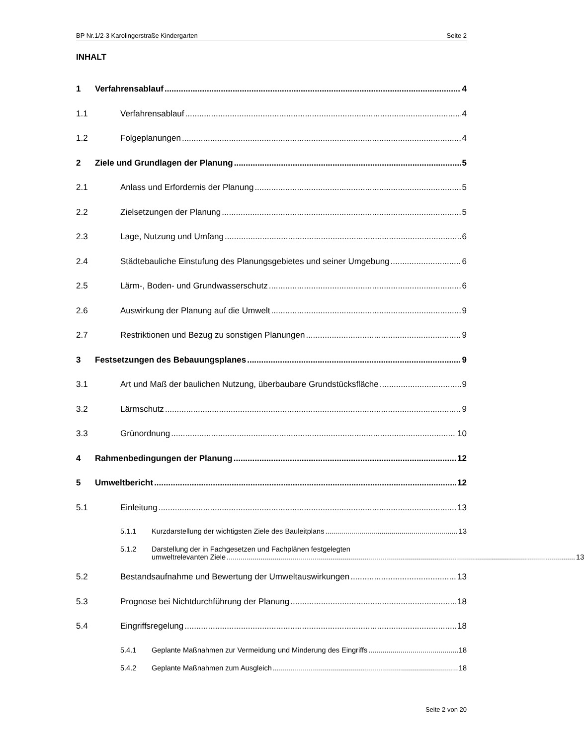BP Nr.1/2-3 Karolingerstraße Kindergarten Seite 2
INHALT
1 Verfahrensablauf 4
1.1 Verfahrensablauf 4
1.2 Folgeplanungen 4
2 Ziele und Grundlagen der Planung 5
2.1 Anlass und Erfordernis der Planung 5
2.2 Zielsetzungen der Planung 5
2.3 Lage, Nutzung und Umfang 6
2.4 Städtebauliche Einstufung des Planungsgebietes und seiner Umgebung 6
2.5 Lärm-, Boden- und Grundwasserschutz 6
2.6 Auswirkung der Planung auf die Umwelt 9
2.7 Restriktionen und Bezug zu sonstigen Planungen 9
3 Festsetzungen des Bebauungsplanes 9
3.1 Art und Maß der baulichen Nutzung, überbaubare Grundstücksfläche 9
3.2 Lärmschutz 9
3.3 Grünordnung 10
4 Rahmenbedingungen der Planung 12
5 Umweltbericht 12
5.1 Einleitung 13
5.1.1 Kurzdarstellung der wichtigsten Ziele des Bauleitplans 13
5.1.2 Darstellung der in Fachgesetzen und Fachplänen festgelegten
umweltrelevanten Ziele 13
5.2 Bestandsaufnahme und Bewertung der Umweltauswirkungen 13
5.3 Prognose bei Nichtdurchführung der Planung 18
5.4 Eingriffsregelung 18
5.4.1 Geplante Maßnahmen zur Vermeidung und Minderung des Eingriffs 18
5.4.2 Geplante Maßnahmen zum Ausgleich 18
Seite 2 von 20